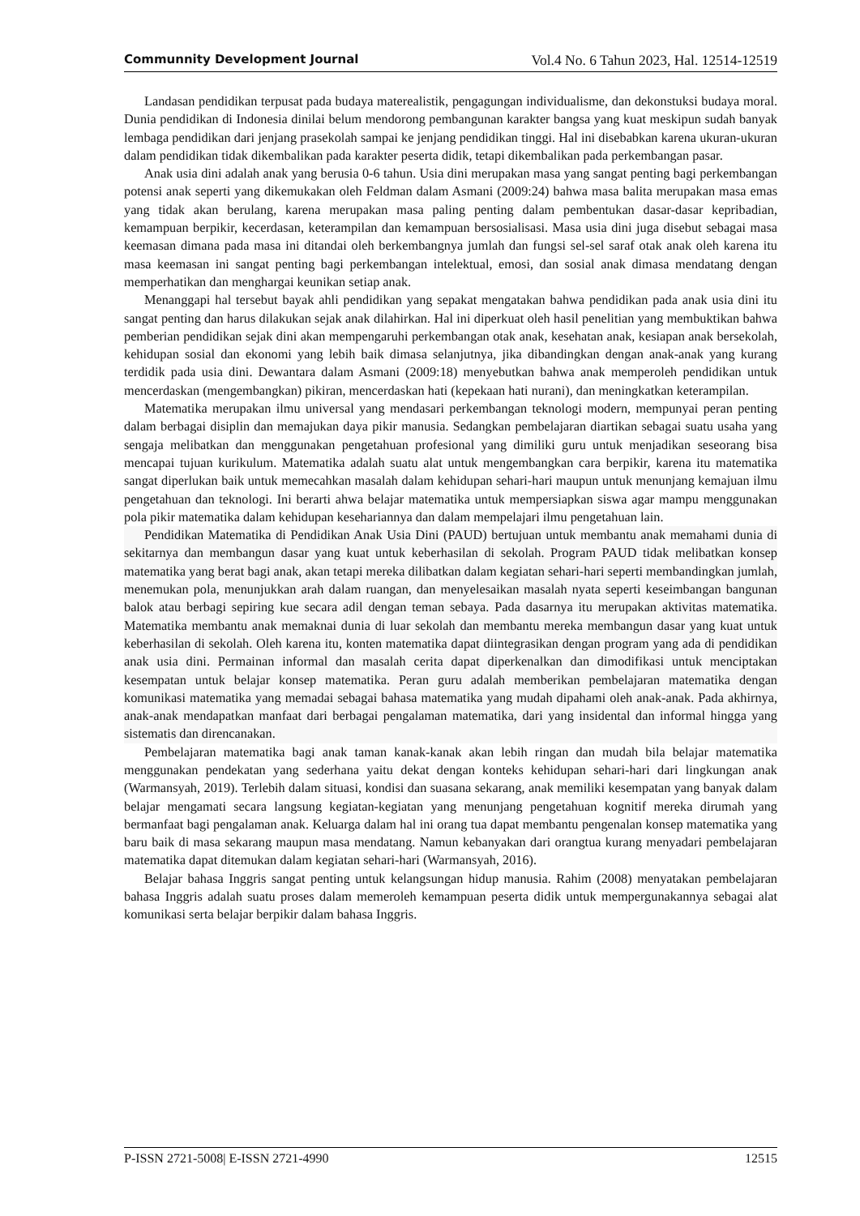Communnity Development Journal Vol.4 No. 6 Tahun 2023, Hal. 12514-12519
Landasan pendidikan terpusat pada budaya materealistik, pengagungan individualisme, dan dekonstuksi budaya moral. Dunia pendidikan di Indonesia dinilai belum mendorong pembangunan karakter bangsa yang kuat meskipun sudah banyak lembaga pendidikan dari jenjang prasekolah sampai ke jenjang pendidikan tinggi. Hal ini disebabkan karena ukuran-ukuran dalam pendidikan tidak dikembalikan pada karakter peserta didik, tetapi dikembalikan pada perkembangan pasar.
Anak usia dini adalah anak yang berusia 0-6 tahun. Usia dini merupakan masa yang sangat penting bagi perkembangan potensi anak seperti yang dikemukakan oleh Feldman dalam Asmani (2009:24) bahwa masa balita merupakan masa emas yang tidak akan berulang, karena merupakan masa paling penting dalam pembentukan dasar-dasar kepribadian, kemampuan berpikir, kecerdasan, keterampilan dan kemampuan bersosialisasi. Masa usia dini juga disebut sebagai masa keemasan dimana pada masa ini ditandai oleh berkembangnya jumlah dan fungsi sel-sel saraf otak anak oleh karena itu masa keemasan ini sangat penting bagi perkembangan intelektual, emosi, dan sosial anak dimasa mendatang dengan memperhatikan dan menghargai keunikan setiap anak.
Menanggapi hal tersebut bayak ahli pendidikan yang sepakat mengatakan bahwa pendidikan pada anak usia dini itu sangat penting dan harus dilakukan sejak anak dilahirkan. Hal ini diperkuat oleh hasil penelitian yang membuktikan bahwa pemberian pendidikan sejak dini akan mempengaruhi perkembangan otak anak, kesehatan anak, kesiapan anak bersekolah, kehidupan sosial dan ekonomi yang lebih baik dimasa selanjutnya, jika dibandingkan dengan anak-anak yang kurang terdidik pada usia dini. Dewantara dalam Asmani (2009:18) menyebutkan bahwa anak memperoleh pendidikan untuk mencerdaskan (mengembangkan) pikiran, mencerdaskan hati (kepekaan hati nurani), dan meningkatkan keterampilan.
Matematika merupakan ilmu universal yang mendasari perkembangan teknologi modern, mempunyai peran penting dalam berbagai disiplin dan memajukan daya pikir manusia. Sedangkan pembelajaran diartikan sebagai suatu usaha yang sengaja melibatkan dan menggunakan pengetahuan profesional yang dimiliki guru untuk menjadikan seseorang bisa mencapai tujuan kurikulum. Matematika adalah suatu alat untuk mengembangkan cara berpikir, karena itu matematika sangat diperlukan baik untuk memecahkan masalah dalam kehidupan sehari-hari maupun untuk menunjang kemajuan ilmu pengetahuan dan teknologi. Ini berarti ahwa belajar matematika untuk mempersiapkan siswa agar mampu menggunakan pola pikir matematika dalam kehidupan kesehariannya dan dalam mempelajari ilmu pengetahuan lain.
Pendidikan Matematika di Pendidikan Anak Usia Dini (PAUD) bertujuan untuk membantu anak memahami dunia di sekitarnya dan membangun dasar yang kuat untuk keberhasilan di sekolah. Program PAUD tidak melibatkan konsep matematika yang berat bagi anak, akan tetapi mereka dilibatkan dalam kegiatan sehari-hari seperti membandingkan jumlah, menemukan pola, menunjukkan arah dalam ruangan, dan menyelesaikan masalah nyata seperti keseimbangan bangunan balok atau berbagi sepiring kue secara adil dengan teman sebaya. Pada dasarnya itu merupakan aktivitas matematika. Matematika membantu anak memaknai dunia di luar sekolah dan membantu mereka membangun dasar yang kuat untuk keberhasilan di sekolah. Oleh karena itu, konten matematika dapat diintegrasikan dengan program yang ada di pendidikan anak usia dini. Permainan informal dan masalah cerita dapat diperkenalkan dan dimodifikasi untuk menciptakan kesempatan untuk belajar konsep matematika. Peran guru adalah memberikan pembelajaran matematika dengan komunikasi matematika yang memadai sebagai bahasa matematika yang mudah dipahami oleh anak-anak. Pada akhirnya, anak-anak mendapatkan manfaat dari berbagai pengalaman matematika, dari yang insidental dan informal hingga yang sistematis dan direncanakan.
Pembelajaran matematika bagi anak taman kanak-kanak akan lebih ringan dan mudah bila belajar matematika menggunakan pendekatan yang sederhana yaitu dekat dengan konteks kehidupan sehari-hari dari lingkungan anak (Warmansyah, 2019). Terlebih dalam situasi, kondisi dan suasana sekarang, anak memiliki kesempatan yang banyak dalam belajar mengamati secara langsung kegiatan-kegiatan yang menunjang pengetahuan kognitif mereka dirumah yang bermanfaat bagi pengalaman anak. Keluarga dalam hal ini orang tua dapat membantu pengenalan konsep matematika yang baru baik di masa sekarang maupun masa mendatang. Namun kebanyakan dari orangtua kurang menyadari pembelajaran matematika dapat ditemukan dalam kegiatan sehari-hari (Warmansyah, 2016).
Belajar bahasa Inggris sangat penting untuk kelangsungan hidup manusia. Rahim (2008) menyatakan pembelajaran bahasa Inggris adalah suatu proses dalam memeroleh kemampuan peserta didik untuk mempergunakannya sebagai alat komunikasi serta belajar berpikir dalam bahasa Inggris.
P-ISSN 2721-5008| E-ISSN 2721-4990 12515